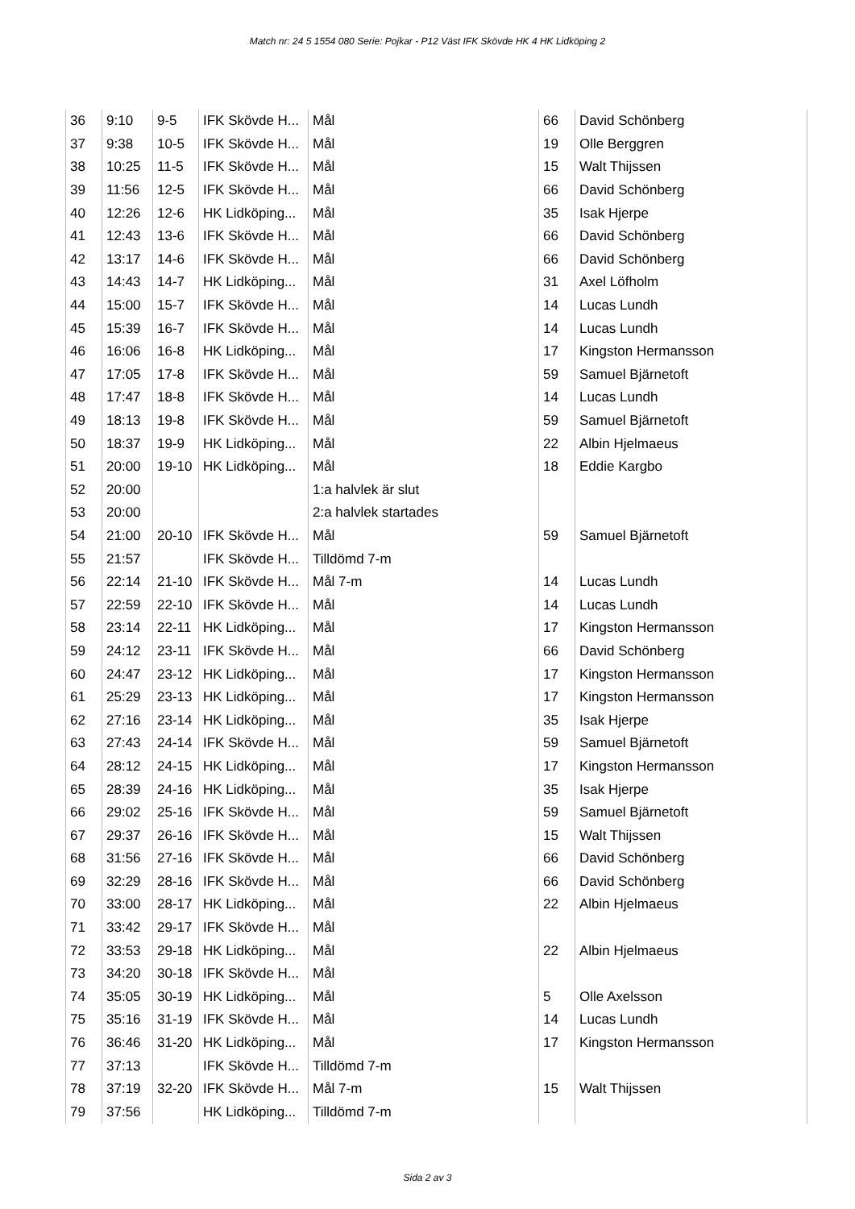Match nr: 24 5 1554 080 Serie: Pojkar - P12 Väst IFK Skövde HK 4 HK Lidköping 2
| 36 | 9:10 | 9-5 | IFK Skövde H... | Mål | 66 | David Schönberg |
| 37 | 9:38 | 10-5 | IFK Skövde H... | Mål | 19 | Olle Berggren |
| 38 | 10:25 | 11-5 | IFK Skövde H... | Mål | 15 | Walt Thijssen |
| 39 | 11:56 | 12-5 | IFK Skövde H... | Mål | 66 | David Schönberg |
| 40 | 12:26 | 12-6 | HK Lidköping... | Mål | 35 | Isak Hjerpe |
| 41 | 12:43 | 13-6 | IFK Skövde H... | Mål | 66 | David Schönberg |
| 42 | 13:17 | 14-6 | IFK Skövde H... | Mål | 66 | David Schönberg |
| 43 | 14:43 | 14-7 | HK Lidköping... | Mål | 31 | Axel Löfholm |
| 44 | 15:00 | 15-7 | IFK Skövde H... | Mål | 14 | Lucas Lundh |
| 45 | 15:39 | 16-7 | IFK Skövde H... | Mål | 14 | Lucas Lundh |
| 46 | 16:06 | 16-8 | HK Lidköping... | Mål | 17 | Kingston Hermansson |
| 47 | 17:05 | 17-8 | IFK Skövde H... | Mål | 59 | Samuel Bjärnetoft |
| 48 | 17:47 | 18-8 | IFK Skövde H... | Mål | 14 | Lucas Lundh |
| 49 | 18:13 | 19-8 | IFK Skövde H... | Mål | 59 | Samuel Bjärnetoft |
| 50 | 18:37 | 19-9 | HK Lidköping... | Mål | 22 | Albin Hjelmaeus |
| 51 | 20:00 | 19-10 | HK Lidköping... | Mål | 18 | Eddie Kargbo |
| 52 | 20:00 | | | 1:a halvlek är slut | | |
| 53 | 20:00 | | | 2:a halvlek startades | | |
| 54 | 21:00 | 20-10 | IFK Skövde H... | Mål | 59 | Samuel Bjärnetoft |
| 55 | 21:57 | | IFK Skövde H... | Tilldömd 7-m | | |
| 56 | 22:14 | 21-10 | IFK Skövde H... | Mål 7-m | 14 | Lucas Lundh |
| 57 | 22:59 | 22-10 | IFK Skövde H... | Mål | 14 | Lucas Lundh |
| 58 | 23:14 | 22-11 | HK Lidköping... | Mål | 17 | Kingston Hermansson |
| 59 | 24:12 | 23-11 | IFK Skövde H... | Mål | 66 | David Schönberg |
| 60 | 24:47 | 23-12 | HK Lidköping... | Mål | 17 | Kingston Hermansson |
| 61 | 25:29 | 23-13 | HK Lidköping... | Mål | 17 | Kingston Hermansson |
| 62 | 27:16 | 23-14 | HK Lidköping... | Mål | 35 | Isak Hjerpe |
| 63 | 27:43 | 24-14 | IFK Skövde H... | Mål | 59 | Samuel Bjärnetoft |
| 64 | 28:12 | 24-15 | HK Lidköping... | Mål | 17 | Kingston Hermansson |
| 65 | 28:39 | 24-16 | HK Lidköping... | Mål | 35 | Isak Hjerpe |
| 66 | 29:02 | 25-16 | IFK Skövde H... | Mål | 59 | Samuel Bjärnetoft |
| 67 | 29:37 | 26-16 | IFK Skövde H... | Mål | 15 | Walt Thijssen |
| 68 | 31:56 | 27-16 | IFK Skövde H... | Mål | 66 | David Schönberg |
| 69 | 32:29 | 28-16 | IFK Skövde H... | Mål | 66 | David Schönberg |
| 70 | 33:00 | 28-17 | HK Lidköping... | Mål | 22 | Albin Hjelmaeus |
| 71 | 33:42 | 29-17 | IFK Skövde H... | Mål | | |
| 72 | 33:53 | 29-18 | HK Lidköping... | Mål | 22 | Albin Hjelmaeus |
| 73 | 34:20 | 30-18 | IFK Skövde H... | Mål | | |
| 74 | 35:05 | 30-19 | HK Lidköping... | Mål | 5 | Olle Axelsson |
| 75 | 35:16 | 31-19 | IFK Skövde H... | Mål | 14 | Lucas Lundh |
| 76 | 36:46 | 31-20 | HK Lidköping... | Mål | 17 | Kingston Hermansson |
| 77 | 37:13 | | IFK Skövde H... | Tilldömd 7-m | | |
| 78 | 37:19 | 32-20 | IFK Skövde H... | Mål 7-m | 15 | Walt Thijssen |
| 79 | 37:56 | | HK Lidköping... | Tilldömd 7-m | | |
Sida 2 av 3